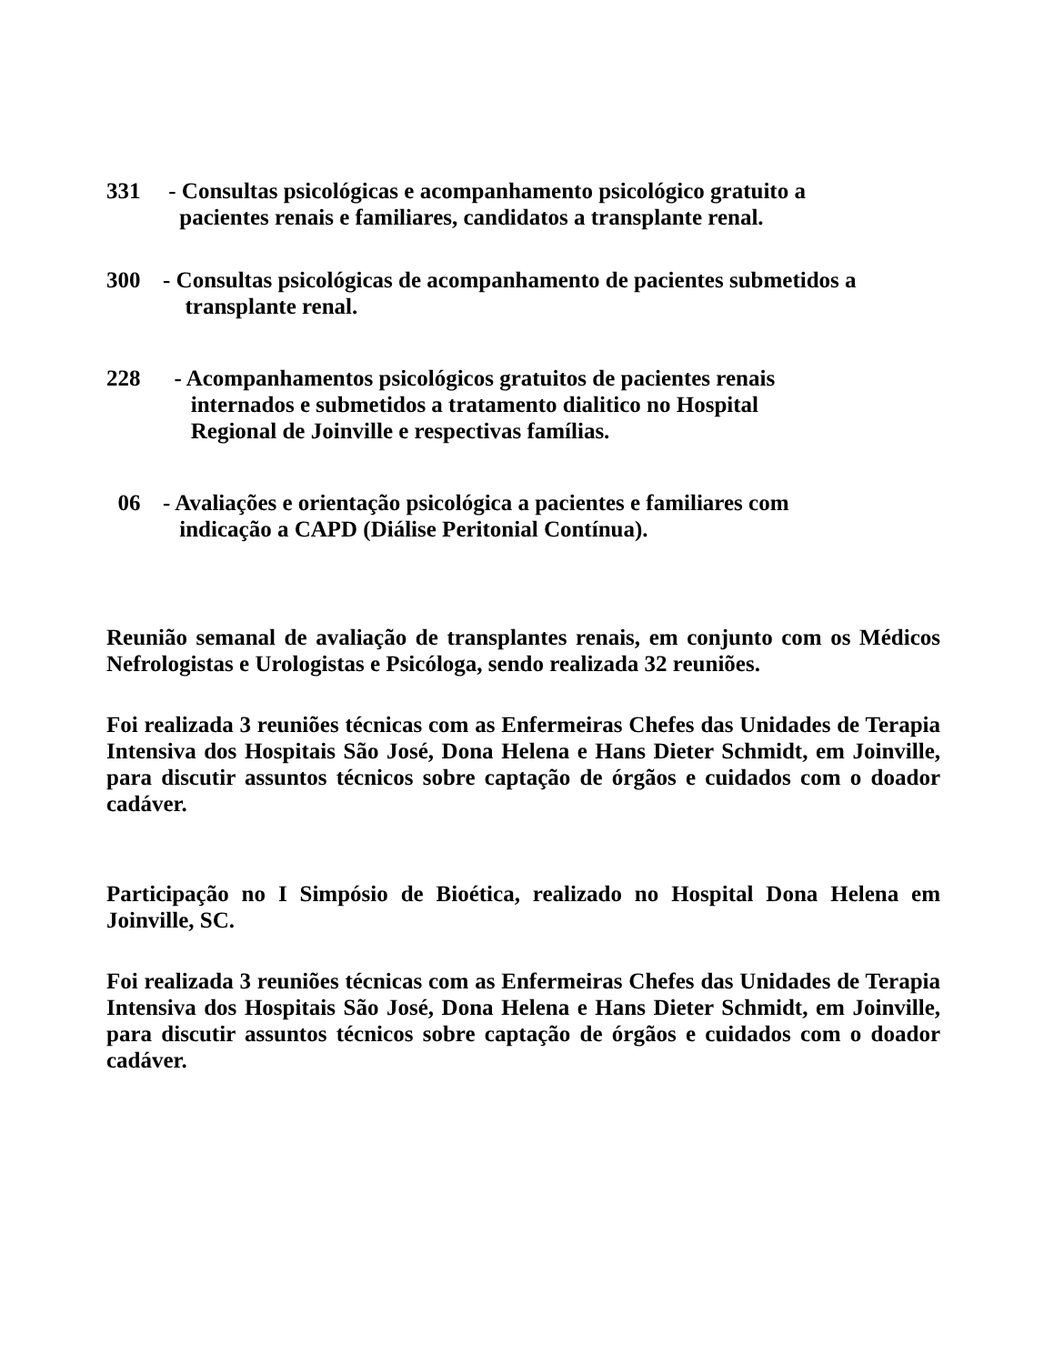331 - Consultas psicológicas e acompanhamento psicológico gratuito a
pacientes renais e familiares, candidatos a transplante renal.
300 - Consultas psicológicas de acompanhamento de pacientes submetidos a
transplante renal.
228 - Acompanhamentos psicológicos gratuitos de pacientes renais
internados e submetidos a tratamento dialitico no Hospital
Regional de Joinville e respectivas famílias.
06 - Avaliações e orientação psicológica a pacientes e familiares com
indicação a CAPD (Diálise Peritonial Contínua).
Reunião semanal de avaliação de transplantes renais, em conjunto com os Médicos Nefrologistas e Urologistas e Psicóloga, sendo realizada 32 reuniões.
Foi realizada 3 reuniões técnicas com as Enfermeiras Chefes das Unidades de Terapia Intensiva dos Hospitais São José, Dona Helena e Hans Dieter Schmidt, em Joinville, para discutir assuntos técnicos sobre captação de órgãos e cuidados com o doador cadáver.
Participação no I Simpósio de Bioética, realizado no Hospital Dona Helena em Joinville, SC.
Foi realizada 3 reuniões técnicas com as Enfermeiras Chefes das Unidades de Terapia Intensiva dos Hospitais São José, Dona Helena e Hans Dieter Schmidt, em Joinville, para discutir assuntos técnicos sobre captação de órgãos e cuidados com o doador cadáver.